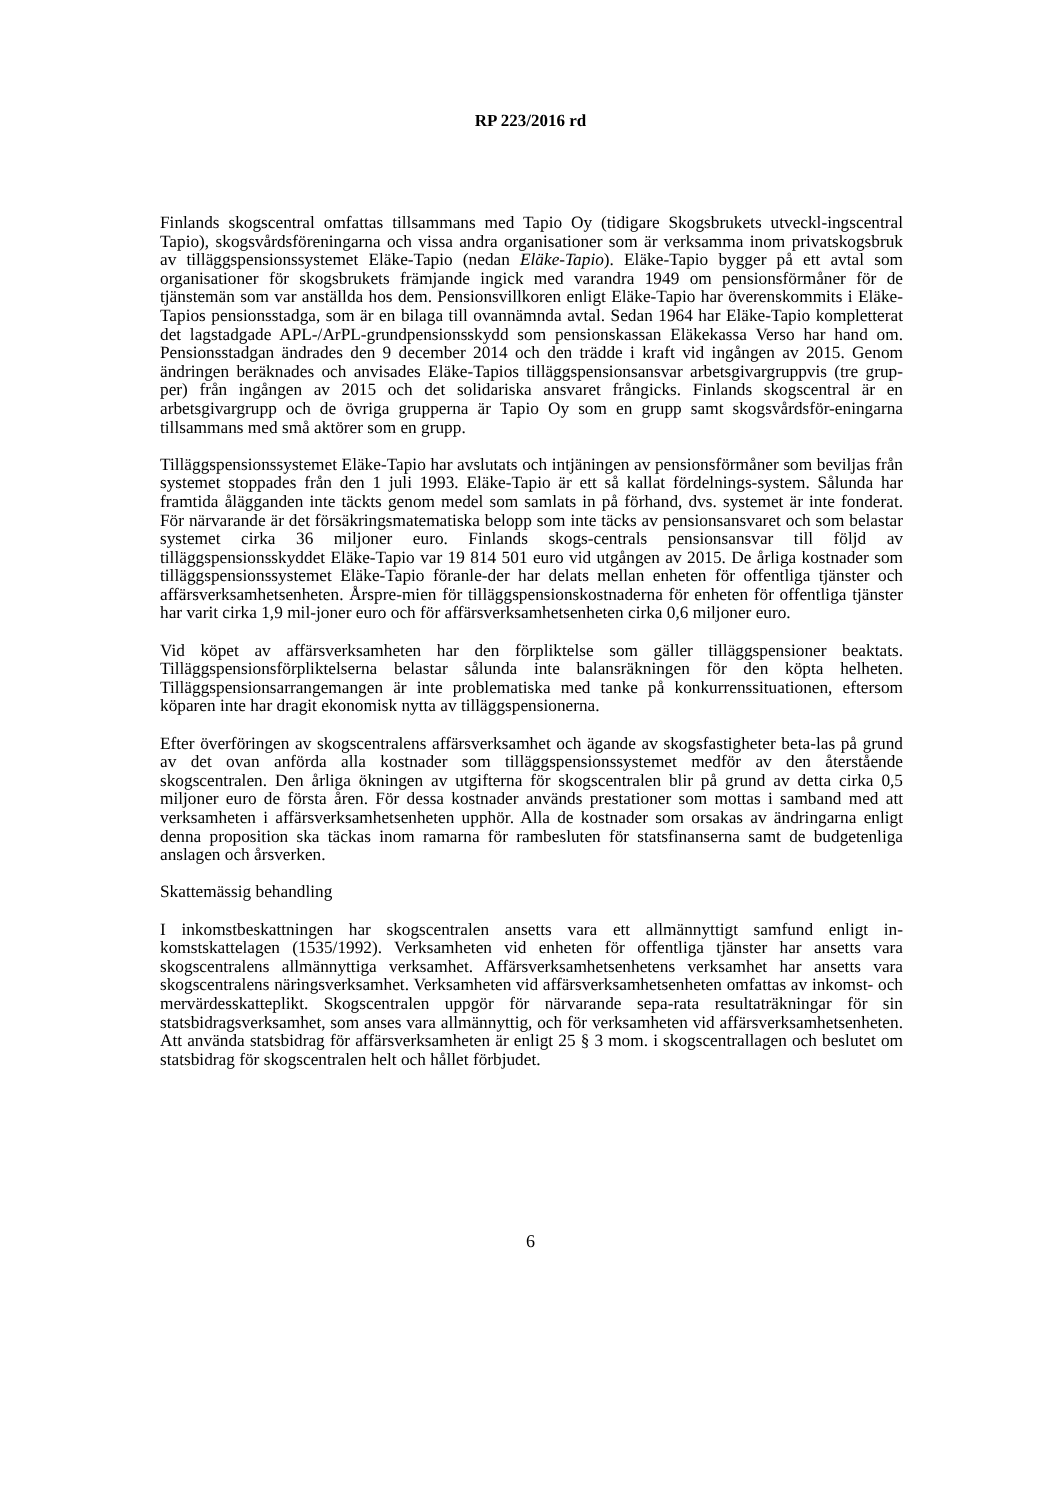RP 223/2016 rd
Finlands skogscentral omfattas tillsammans med Tapio Oy (tidigare Skogsbrukets utveckl-ingscentral Tapio), skogsvårdsföreningarna och vissa andra organisationer som är verksamma inom privatskogsbruk av tilläggspensionssystemet Eläke-Tapio (nedan Eläke-Tapio). Eläke-Tapio bygger på ett avtal som organisationer för skogsbrukets främjande ingick med varandra 1949 om pensionsförmåner för de tjänstemän som var anställda hos dem. Pensionsvillkoren enligt Eläke-Tapio har överenskommits i Eläke-Tapios pensionsstadga, som är en bilaga till ovannämnda avtal. Sedan 1964 har Eläke-Tapio kompletterat det lagstadgade APL-/ArPL-grundpensionsskydd som pensionskassan Eläkekassa Verso har hand om. Pensionsstadgan ändrades den 9 december 2014 och den trädde i kraft vid ingången av 2015. Genom ändringen beräknades och anvisades Eläke-Tapios tilläggspensionsansvar arbetsgivargruppvis (tre grup-per) från ingången av 2015 och det solidariska ansvaret frångicks. Finlands skogscentral är en arbetsgivargrupp och de övriga grupperna är Tapio Oy som en grupp samt skogsvårdsför-eningarna tillsammans med små aktörer som en grupp.
Tilläggspensionssystemet Eläke-Tapio har avslutats och intjäningen av pensionsförmåner som beviljas från systemet stoppades från den 1 juli 1993. Eläke-Tapio är ett så kallat fördelnings-system. Sålunda har framtida ålägganden inte täckts genom medel som samlats in på förhand, dvs. systemet är inte fonderat. För närvarande är det försäkringsmatematiska belopp som inte täcks av pensionsansvaret och som belastar systemet cirka 36 miljoner euro. Finlands skogs-centrals pensionsansvar till följd av tilläggspensionsskyddet Eläke-Tapio var 19 814 501 euro vid utgången av 2015. De årliga kostnader som tilläggspensionssystemet Eläke-Tapio föranle-der har delats mellan enheten för offentliga tjänster och affärsverksamhetsenheten. Årspre-mien för tilläggspensionskostnaderna för enheten för offentliga tjänster har varit cirka 1,9 mil-joner euro och för affärsverksamhetsenheten cirka 0,6 miljoner euro.
Vid köpet av affärsverksamheten har den förpliktelse som gäller tilläggspensioner beaktats. Tilläggspensionsförpliktelserna belastar sålunda inte balansräkningen för den köpta helheten. Tilläggspensionsarrangemangen är inte problematiska med tanke på konkurrenssituationen, eftersom köparen inte har dragit ekonomisk nytta av tilläggspensionerna.
Efter överföringen av skogscentralens affärsverksamhet och ägande av skogsfastigheter beta-las på grund av det ovan anförda alla kostnader som tilläggspensionssystemet medför av den återstående skogscentralen. Den årliga ökningen av utgifterna för skogscentralen blir på grund av detta cirka 0,5 miljoner euro de första åren. För dessa kostnader används prestationer som mottas i samband med att verksamheten i affärsverksamhetsenheten upphör. Alla de kostnader som orsakas av ändringarna enligt denna proposition ska täckas inom ramarna för rambesluten för statsfinanserna samt de budgetenliga anslagen och årsverken.
Skattemässig behandling
I inkomstbeskattningen har skogscentralen ansetts vara ett allmännyttigt samfund enligt in-komstskattelagen (1535/1992). Verksamheten vid enheten för offentliga tjänster har ansetts vara skogscentralens allmännyttiga verksamhet. Affärsverksamhetsenhetens verksamhet har ansetts vara skogscentralens näringsverksamhet. Verksamheten vid affärsverksamhetsenheten omfattas av inkomst- och mervärdesskatteplikt. Skogscentralen uppgör för närvarande sepa-rata resultaträkningar för sin statsbidragsverksamhet, som anses vara allmännyttig, och för verksamheten vid affärsverksamhetsenheten. Att använda statsbidrag för affärsverksamheten är enligt 25 § 3 mom. i skogscentrallagen och beslutet om statsbidrag för skogscentralen helt och hållet förbjudet.
6